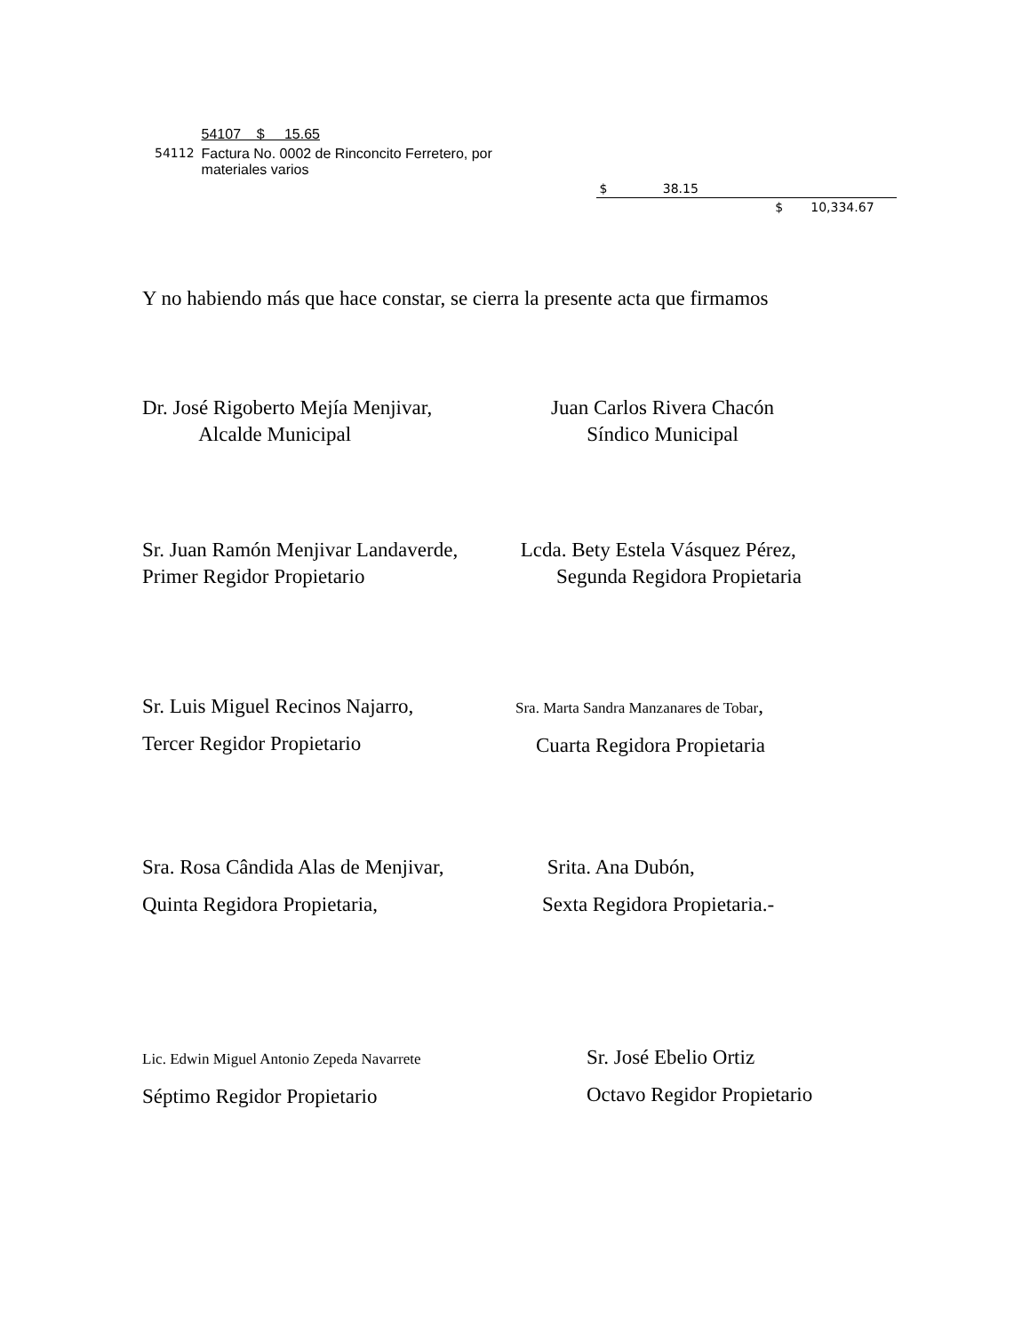| | 54107 $ 15.65 | | |
| 54112 | Factura No. 0002 de Rinconcito Ferretero, por materiales varios | | |
| | | $ 38.15 | |
| | | $ 10,334.67 | |
Y no habiendo más que hace constar, se cierra la presente acta que firmamos
Dr. José Rigoberto Mejía Menjivar,
Alcalde Municipal
Juan Carlos Rivera Chacón
Síndico Municipal
Sr. Juan Ramón Menjivar Landaverde,
Primer Regidor Propietario
Lcda. Bety Estela Vásquez Pérez,
Segunda Regidora Propietaria
Sr. Luis Miguel Recinos Najarro,
Tercer Regidor Propietario
Sra. Marta Sandra Manzanares de Tobar,
Cuarta Regidora Propietaria
Sra. Rosa Cândida Alas de Menjivar,
Quinta Regidora Propietaria,
Srita. Ana Dubón,
Sexta Regidora Propietaria.-
Lic. Edwin Miguel Antonio Zepeda Navarrete
Séptimo Regidor Propietario
Sr. José Ebelio Ortiz
Octavo Regidor Propietario